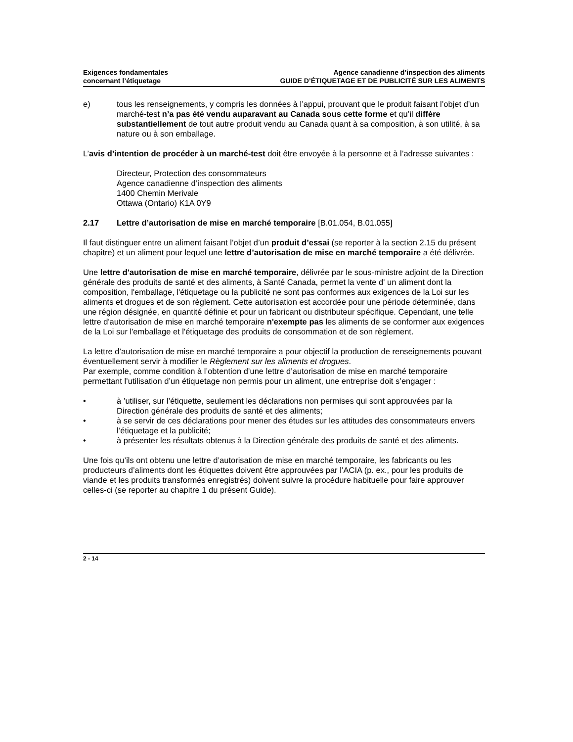Exigences fondamentales
concernant l’étiquetage
Agence canadienne d’inspection des aliments
GUIDE D’ÉTIQUETAGE ET DE PUBLICITÉ SUR LES ALIMENTS
e) tous les renseignements, y compris les données à l’appui, prouvant que le produit faisant l’objet d’un marché-test n’a pas été vendu auparavant au Canada sous cette forme et qu’il diffère substantiellement de tout autre produit vendu au Canada quant à sa composition, à son utilité, à sa nature ou à son emballage.
L’avis d’intention de procéder à un marché-test doit être envoyée à la personne et à l’adresse suivantes :
Directeur, Protection des consommateurs
Agence canadienne d’inspection des aliments
1400 Chemin Merivale
Ottawa (Ontario) K1A 0Y9
2.17 Lettre d’autorisation de mise en marché temporaire [B.01.054, B.01.055]
Il faut distinguer entre un aliment faisant l’objet d’un produit d’essai (se reporter à la section 2.15 du présent chapitre) et un aliment pour lequel une lettre d’autorisation de mise en marché temporaire a été délivrée.
Une lettre d'autorisation de mise en marché temporaire, délivrée par le sous-ministre adjoint de la Direction générale des produits de santé et des aliments, à Santé Canada, permet la vente d' un aliment dont la composition, l'emballage, l'étiquetage ou la publicité ne sont pas conformes aux exigences de la Loi sur les aliments et drogues et de son règlement. Cette autorisation est accordée pour une période déterminée, dans une région désignée, en quantité définie et pour un fabricant ou distributeur spécifique. Cependant, une telle lettre d'autorisation de mise en marché temporaire n'exempte pas les aliments de se conformer aux exigences de la Loi sur l'emballage et l'étiquetage des produits de consommation et de son règlement.
La lettre d’autorisation de mise en marché temporaire a pour objectif la production de renseignements pouvant éventuellement servir à modifier le Règlement sur les aliments et drogues.
Par exemple, comme condition à l’obtention d’une lettre d’autorisation de mise en marché temporaire permettant l’utilisation d’un étiquetage non permis pour un aliment, une entreprise doit s’engager :
• à ’utiliser, sur l’étiquette, seulement les déclarations non permises qui sont approuvées par la Direction générale des produits de santé et des aliments;
• à se servir de ces déclarations pour mener des études sur les attitudes des consommateurs envers l’étiquetage et la publicité;
• à présenter les résultats obtenus à la Direction générale des produits de santé et des aliments.
Une fois qu’ils ont obtenu une lettre d’autorisation de mise en marché temporaire, les fabricants ou les producteurs d’aliments dont les étiquettes doivent être approuvées par l’ACIA (p. ex., pour les produits de viande et les produits transformés enregistrés) doivent suivre la procédure habituelle pour faire approuver celles-ci (se reporter au chapitre 1 du présent Guide).
2 - 14